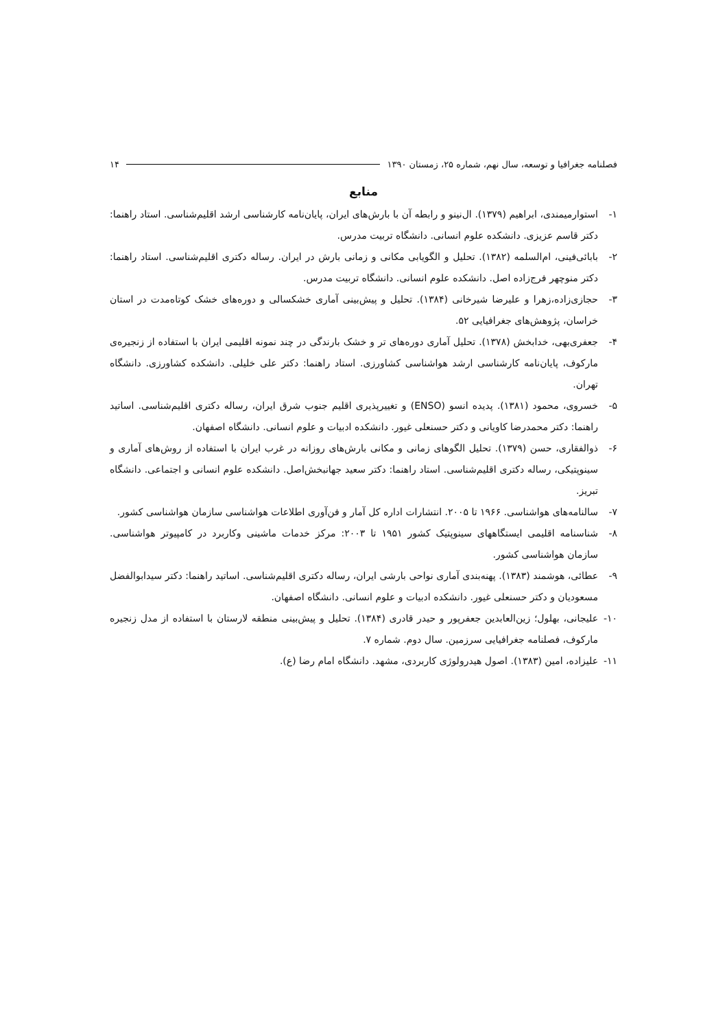فصلنامه جغرافیا و توسعه، سال نهم، شماره ۲۵، زمستان ۱۳۹۰ ۱۴
منابع
۱- استوارمیمندی، ابراهیم (۱۳۷۹). ال‌نینو و رابطه آن با بارش‌های ایران، پایان‌نامه کارشناسی ارشد اقلیم‌شناسی. استاد راهنما: دکتر قاسم عزیزی. دانشکده علوم انسانی. دانشگاه تربیت مدرس.
۲- بابائی‌فینی، ام‌السلمه (۱۳۸۲). تحلیل و الگویابی مکانی و زمانی بارش در ایران. رساله دکتری اقلیم‌شناسی. استاد راهنما: دکتر منوچهر فرج‌زاده اصل. دانشکده علوم انسانی. دانشگاه تربیت مدرس.
۳- حجازی‌زاده،زهرا و علیرضا شیرخانی (۱۳۸۴). تحلیل و پیش‌بینی آماری خشکسالی و دوره‌های خشک کوتاه‌مدت در استان خراسان، پژوهش‌های جغرافیایی ۵۲.
۴- جعفری‌بهی، خدابخش (۱۳۷۸). تحلیل آماری دوره‌های تر و خشک بارندگی در چند نمونه اقلیمی ایران با استفاده از زنجیره‌ی مارکوف، پایان‌نامه کارشناسی ارشد هواشناسی کشاورزی. استاد راهنما: دکتر علی خلیلی. دانشکده کشاورزی. دانشگاه تهران.
۵- خسروی، محمود (۱۳۸۱). پدیده انسو (ENSO) و تغییرپذیری اقلیم جنوب شرق ایران، رساله دکتری اقلیم‌شناسی. اساتید راهنما: دکتر محمدرضا کاویانی و دکتر حسنعلی غیور. دانشکده ادبیات و علوم انسانی. دانشگاه اصفهان.
۶- ذوالفقاری، حسن (۱۳۷۹). تحلیل الگوهای زمانی و مکانی بارش‌های روزانه در غرب ایران با استفاده از روش‌های آماری و سینوپتیکی، رساله دکتری اقلیم‌شناسی. استاد راهنما: دکتر سعید جهانبخش‌اصل. دانشکده علوم انسانی و اجتماعی. دانشگاه تبریز.
۷- سالنامه‌های هواشناسی. ۱۹۶۶ تا ۲۰۰۵. انتشارات اداره کل آمار و فن‌آوری اطلاعات هواشناسی سازمان هواشناسی کشور.
۸- شناسنامه اقلیمی ایستگاههای سینوپتیک کشور ۱۹۵۱ تا ۲۰۰۳: مرکز خدمات ماشینی وکاربرد در کامپیوتر هواشناسی. سازمان هواشناسی کشور.
۹- عطائی، هوشمند (۱۳۸۳). پهنه‌بندی آماری نواحی بارشی ایران، رساله دکتری اقلیم‌شناسی. اساتید راهنما: دکتر سیدابوالفضل مسعودیان و دکتر حسنعلی غیور. دانشکده ادبیات و علوم انسانی. دانشگاه اصفهان.
۱۰- علیجانی، بهلول؛ زین‌العابدین جعفرپور و حیدر قادری (۱۳۸۴). تحلیل و پیش‌بینی منطقه لارستان با استفاده از مدل زنجیره مارکوف، فصلنامه جغرافیایی سرزمین. سال دوم. شماره ۷.
۱۱- علیزاده، امین (۱۳۸۳). اصول هیدرولوژی کاربردی، مشهد. دانشگاه امام رضا (ع).